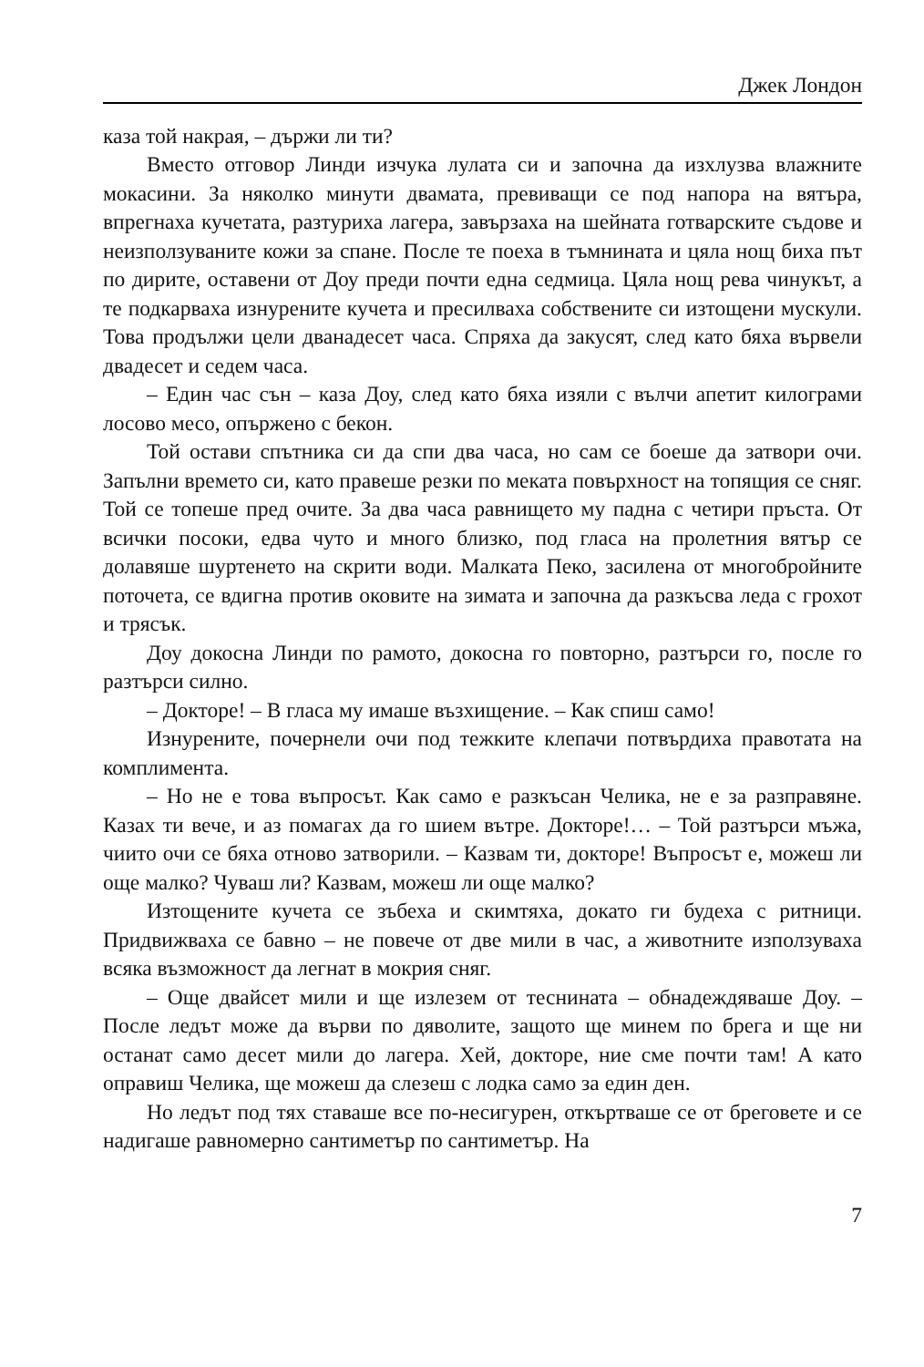Джек Лондон
каза той накрая, – държи ли ти?
Вместо отговор Линди изчука лулата си и започна да изхлузва влажните мокасини. За няколко минути двамата, превиващи се под напора на вятъра, впрегнаха кучетата, разтуриха лагера, завързаха на шейната готварските съдове и неизползуваните кожи за спане. После те поеха в тъмнината и цяла нощ биха път по дирите, оставени от Доу преди почти една седмица. Цяла нощ рева чинукът, а те подкарваха изнурените кучета и пресилваха собствените си изтощени мускули. Това продължи цели дванадесет часа. Спряха да закусят, след като бяха вървели двадесет и седем часа.
– Един час сън – каза Доу, след като бяха изяли с вълчи апетит килограми лосово месо, опържено с бекон.
Той остави спътника си да спи два часа, но сам се боеше да затвори очи. Запълни времето си, като правеше резки по меката повърхност на топящия се сняг. Той се топеше пред очите. За два часа равнището му падна с четири пръста. От всички посоки, едва чуто и много близко, под гласа на пролетния вятър се долавяше шуртенето на скрити води. Малката Пеко, засилена от многобройните поточета, се вдигна против оковите на зимата и започна да разкъсва леда с грохот и трясък.
Доу докосна Линди по рамото, докосна го повторно, разтърси го, после го разтърси силно.
– Докторе! – В гласа му имаше възхищение. – Как спиш само!
Изнурените, почернели очи под тежките клепачи потвърдиха правотата на комплимента.
– Но не е това въпросът. Как само е разкъсан Челика, не е за разправяне. Казах ти вече, и аз помагах да го шием вътре. Докторе!… – Той разтърси мъжа, чиито очи се бяха отново затворили. – Казвам ти, докторе! Въпросът е, можеш ли още малко? Чуваш ли? Казвам, можеш ли още малко?
Изтощените кучета се зъбеха и скимтяха, докато ги будеха с ритници. Придвижваха се бавно – не повече от две мили в час, а животните използуваха всяка възможност да легнат в мокрия сняг.
– Още двайсет мили и ще излезем от теснината – обнадеждяваше Доу. – После ледът може да върви по дяволите, защото ще минем по брега и ще ни останат само десет мили до лагера. Хей, докторе, ние сме почти там! А като оправиш Челика, ще можеш да слезеш с лодка само за един ден.
Но ледът под тях ставаше все по-несигурен, откъртваше се от бреговете и се надигаше равномерно сантиметър по сантиметър. На
7